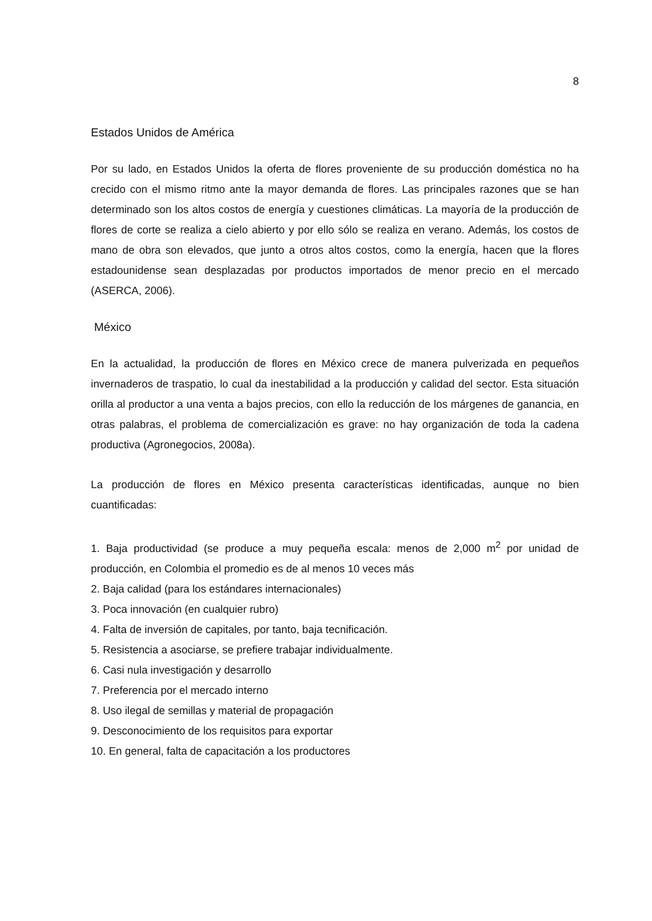8
Estados Unidos de América
Por su lado, en Estados Unidos la oferta de flores proveniente de su producción doméstica no ha crecido con el mismo ritmo ante la mayor demanda de flores. Las principales razones que se han determinado son los altos costos de energía y cuestiones climáticas. La mayoría de la producción de flores de corte se realiza a cielo abierto y por ello sólo se realiza en verano. Además, los costos de mano de obra son elevados, que junto a otros altos costos, como la energía, hacen que la flores estadounidense sean desplazadas por productos importados de menor precio en el mercado (ASERCA, 2006).
México
En la actualidad, la producción de flores en México crece de manera pulverizada en pequeños invernaderos de traspatio, lo cual da inestabilidad a la producción y calidad del sector. Esta situación orilla al productor a una venta a bajos precios, con ello la reducción de los márgenes de ganancia, en otras palabras, el problema de comercialización es grave: no hay organización de toda la cadena productiva (Agronegocios, 2008a).
La producción de flores en México presenta características identificadas, aunque no bien cuantificadas:
1. Baja productividad (se produce a muy pequeña escala: menos de 2,000 m<sup>2</sup> por unidad de producción, en Colombia el promedio es de al menos 10 veces más
2. Baja calidad (para los estándares internacionales)
3. Poca innovación (en cualquier rubro)
4. Falta de inversión de capitales, por tanto, baja tecnificación.
5. Resistencia a asociarse, se prefiere trabajar individualmente.
6. Casi nula investigación y desarrollo
7. Preferencia por el mercado interno
8. Uso ilegal de semillas y material de propagación
9. Desconocimiento de los requisitos para exportar
10. En general, falta de capacitación a los productores